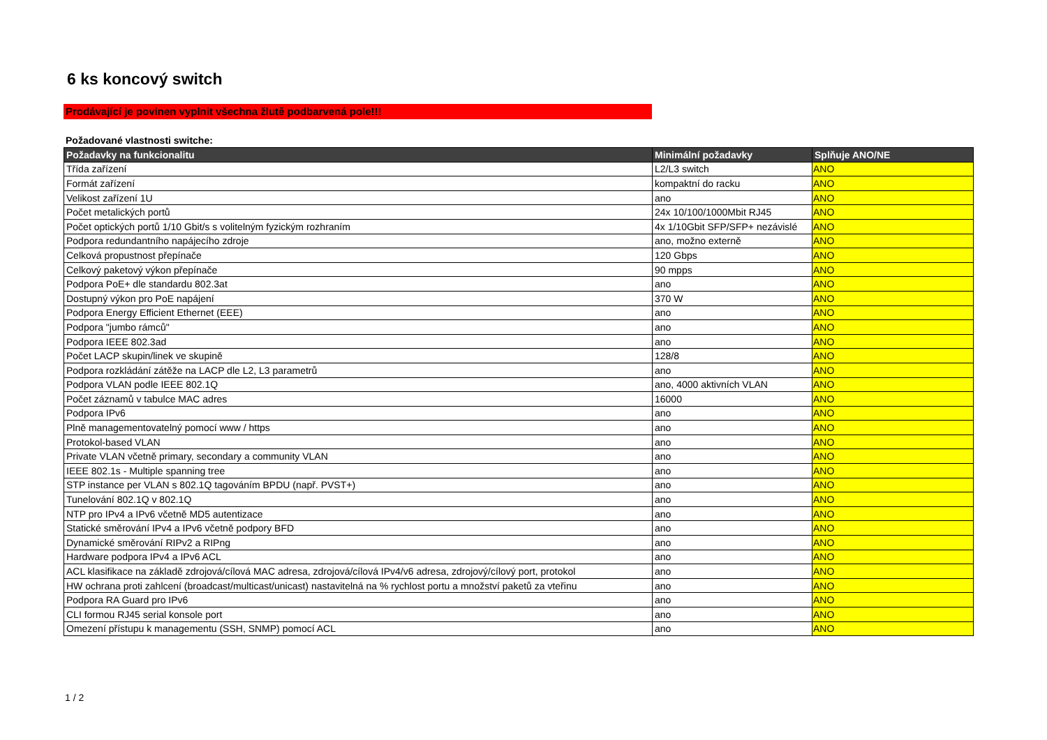6 ks koncový switch
Prodávající je povinen vyplnit všechna žlutě podbarvená pole!!!
Požadované vlastnosti switche:
| Požadavky na funkcionalitu | Minimální požadavky | Splňuje ANO/NE |
| --- | --- | --- |
| Třída zařízení | L2/L3 switch | ANO |
| Formát zařízení | kompaktní do racku | ANO |
| Velikost zařízení 1U | ano | ANO |
| Počet metalických portů | 24x 10/100/1000Mbit RJ45 | ANO |
| Počet optických portů 1/10 Gbit/s s volitelným fyzickým rozhraním | 4x 1/10Gbit SFP/SFP+ nezávislé | ANO |
| Podpora redundantního napájecího zdroje | ano, možno externě | ANO |
| Celková propustnost přepínače | 120 Gbps | ANO |
| Celkový paketový výkon přepínače | 90 mpps | ANO |
| Podpora PoE+ dle standardu 802.3at | ano | ANO |
| Dostupný výkon pro PoE napájení | 370 W | ANO |
| Podpora Energy Efficient Ethernet (EEE) | ano | ANO |
| Podpora "jumbo rámců" | ano | ANO |
| Podpora IEEE 802.3ad | ano | ANO |
| Počet LACP skupin/linek ve skupině | 128/8 | ANO |
| Podpora rozkládání zátěže na LACP dle L2, L3 parametrů | ano | ANO |
| Podpora VLAN podle IEEE 802.1Q | ano, 4000 aktivních VLAN | ANO |
| Počet záznamů v tabulce MAC adres | 16000 | ANO |
| Podpora IPv6 | ano | ANO |
| Plně managementovatelný pomocí www / https | ano | ANO |
| Protokol-based VLAN | ano | ANO |
| Private VLAN včetně primary, secondary a community VLAN | ano | ANO |
| IEEE 802.1s - Multiple spanning tree | ano | ANO |
| STP instance per VLAN s 802.1Q tagováním BPDU (např. PVST+) | ano | ANO |
| Tunelování 802.1Q v 802.1Q | ano | ANO |
| NTP pro IPv4 a IPv6 včetně MD5 autentizace | ano | ANO |
| Statické směrování IPv4 a IPv6 včetně podpory BFD | ano | ANO |
| Dynamické směrování RIPv2 a RIPng | ano | ANO |
| Hardware podpora IPv4 a IPv6 ACL | ano | ANO |
| ACL klasifikace na základě zdrojová/cílová MAC adresa, zdrojová/cílová IPv4/v6 adresa, zdrojový/cílový port, protokol | ano | ANO |
| HW ochrana proti zahlcení (broadcast/multicast/unicast) nastavitelná na % rychlost portu a množství paketů za vteřinu | ano | ANO |
| Podpora RA Guard pro IPv6 | ano | ANO |
| CLI formou RJ45 serial konsole port | ano | ANO |
| Omezení přístupu k managementu (SSH, SNMP) pomocí ACL | ano | ANO |
1 / 2